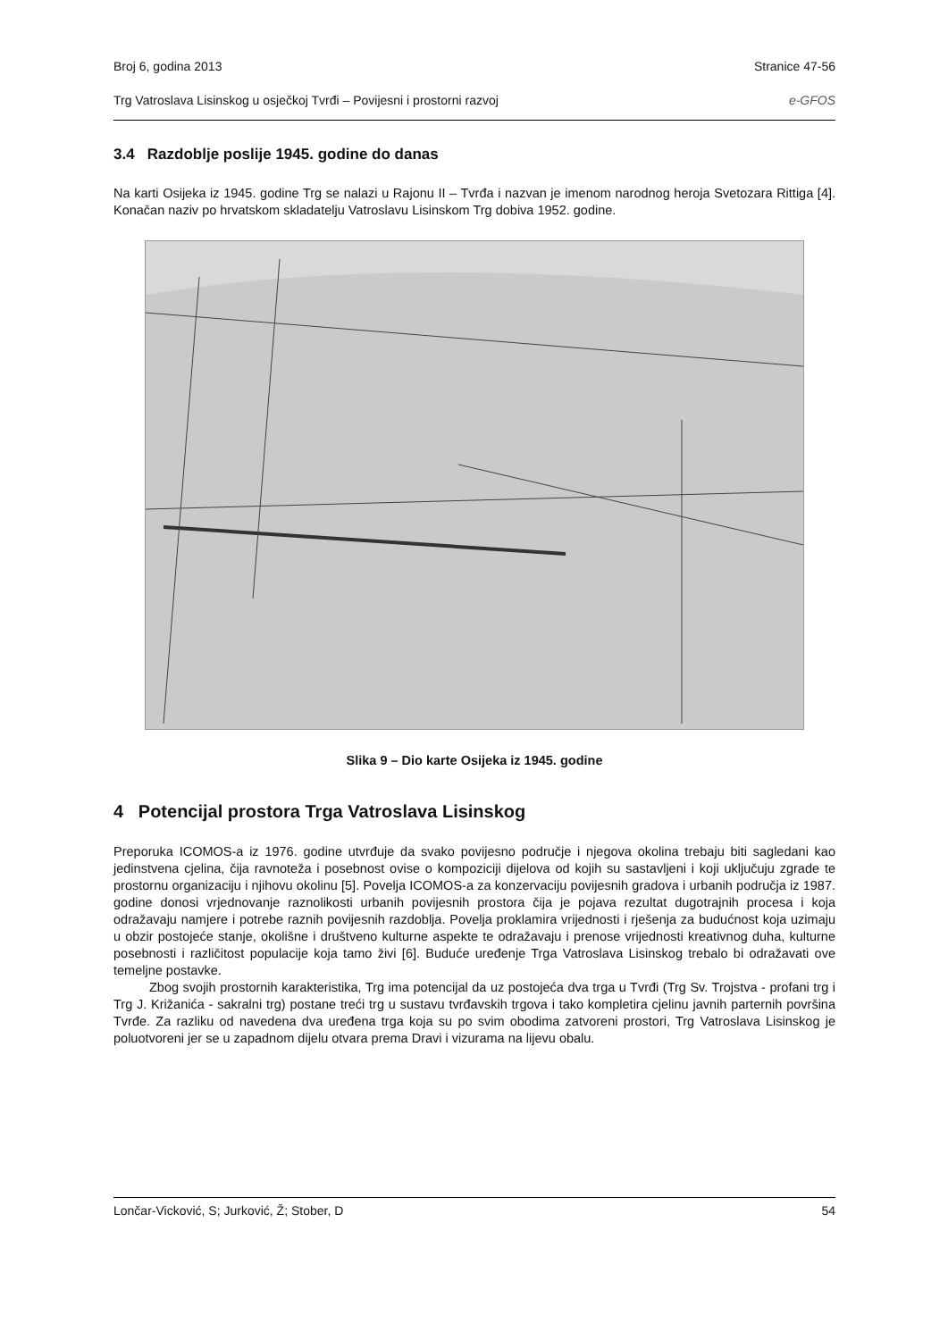Broj 6, godina 2013 Stranice 47-56
Trg Vatroslava Lisinskog u osječkoj Tvrđi – Povijesni i prostorni razvoj e-GFOS
3.4 Razdoblje poslije 1945. godine do danas
Na karti Osijeka iz 1945. godine Trg se nalazi u Rajonu II – Tvrđa i nazvan je imenom narodnog heroja Svetozara Rittiga [4]. Konačan naziv po hrvatskom skladatelju Vatroslavu Lisinskom Trg dobiva 1952. godine.
Slika 9 – Dio karte Osijeka iz 1945. godine
4 Potencijal prostora Trga Vatroslava Lisinskog
Preporuka ICOMOS-a iz 1976. godine utvrđuje da svako povijesno područje i njegova okolina trebaju biti sagledani kao jedinstvena cjelina, čija ravnoteža i posebnost ovise o kompoziciji dijelova od kojih su sastavljeni i koji uključuju zgrade te prostornu organizaciju i njihovu okolinu [5]. Povelja ICOMOS-a za konzervaciju povijesnih gradova i urbanih područja iz 1987. godine donosi vrjednovanje raznolikosti urbanih povijesnih prostora čija je pojava rezultat dugotrajnih procesa i koja odražavaju namjere i potrebe raznih povijesnih razdoblja. Povelja proklamira vrijednosti i rješenja za budućnost koja uzimaju u obzir postojeće stanje, okolišne i društveno kulturne aspekte te odražavaju i prenose vrijednosti kreativnog duha, kulturne posebnosti i različitost populacije koja tamo živi [6]. Buduće uređenje Trga Vatroslava Lisinskog trebalo bi odražavati ove temeljne postavke.
Zbog svojih prostornih karakteristika, Trg ima potencijal da uz postojeća dva trga u Tvrđi (Trg Sv. Trojstva - profani trg i Trg J. Križanića - sakralni trg) postane treći trg u sustavu tvrđavskih trgova i tako kompletira cjelinu javnih parternih površina Tvrđe. Za razliku od navedena dva uređena trga koja su po svim obodima zatvoreni prostori, Trg Vatroslava Lisinskog je poluotvoreni jer se u zapadnom dijelu otvara prema Dravi i vizurama na lijevu obalu.
Lončar-Vicković, S; Jurković, Ž; Stober, D 54